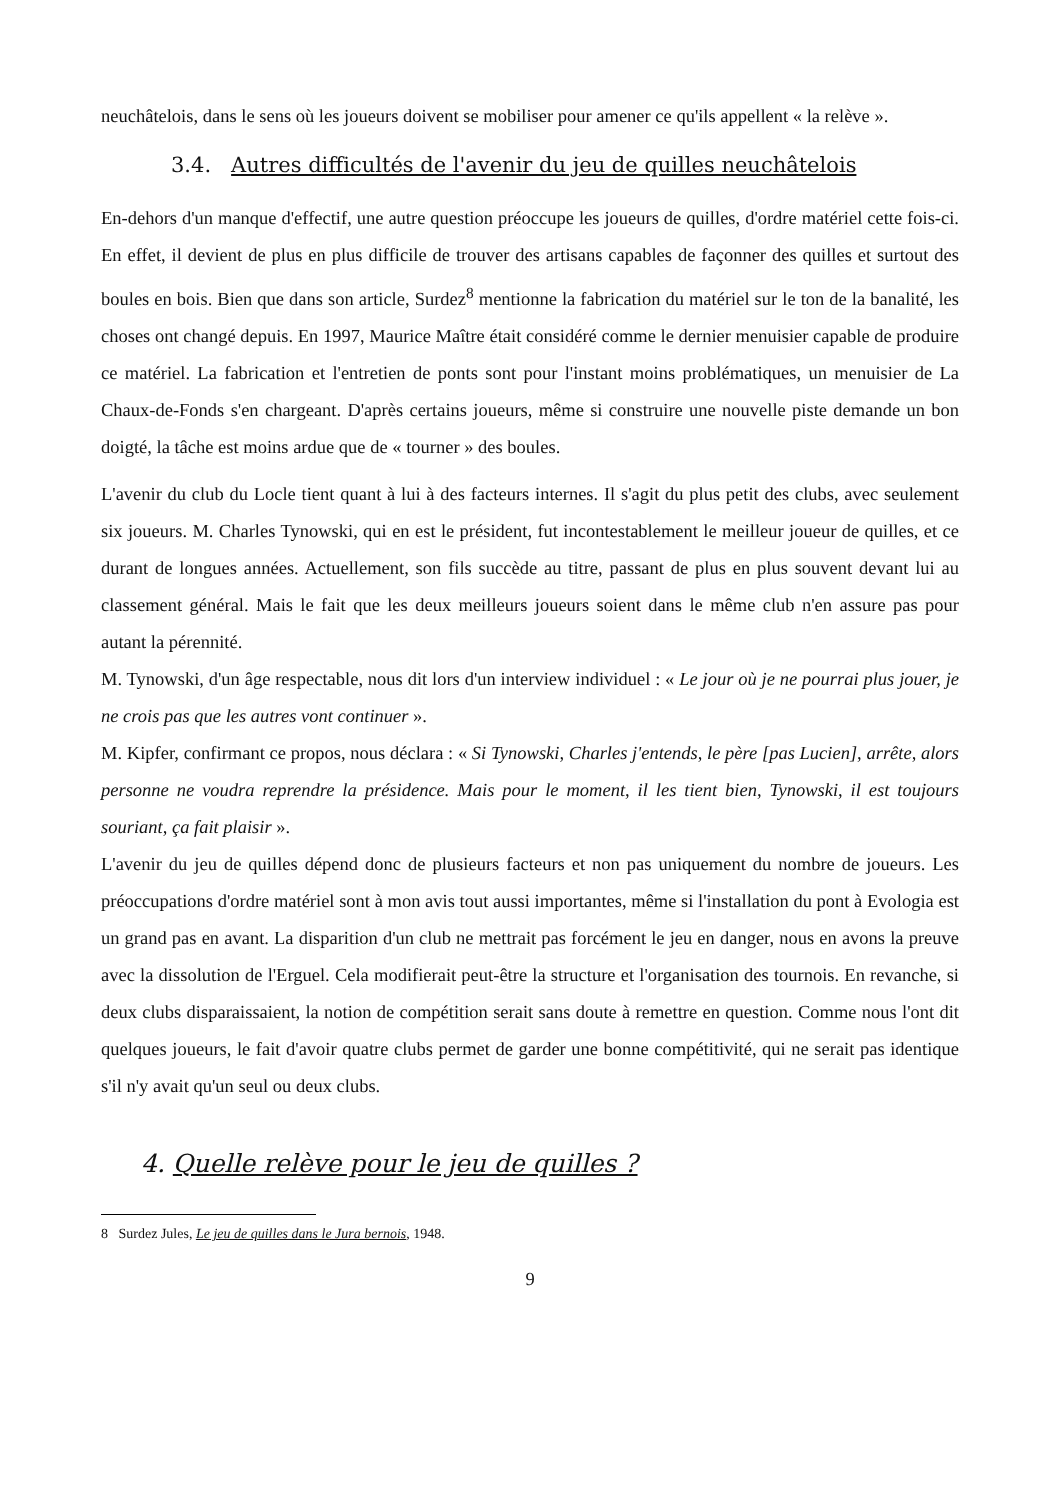neuchâtelois, dans le sens où les joueurs doivent se mobiliser pour amener ce qu'ils appellent « la relève ».
3.4. Autres difficultés de l'avenir du jeu de quilles neuchâtelois
En-dehors d'un manque d'effectif, une autre question préoccupe les joueurs de quilles, d'ordre matériel cette fois-ci. En effet, il devient de plus en plus difficile de trouver des artisans capables de façonner des quilles et surtout des boules en bois. Bien que dans son article, Surdez<sup>8</sup> mentionne la fabrication du matériel sur le ton de la banalité, les choses ont changé depuis. En 1997, Maurice Maître était considéré comme le dernier menuisier capable de produire ce matériel. La fabrication et l'entretien de ponts sont pour l'instant moins problématiques, un menuisier de La Chaux-de-Fonds s'en chargeant. D'après certains joueurs, même si construire une nouvelle piste demande un bon doigté, la tâche est moins ardue que de « tourner » des boules.
L'avenir du club du Locle tient quant à lui à des facteurs internes. Il s'agit du plus petit des clubs, avec seulement six joueurs. M. Charles Tynowski, qui en est le président, fut incontestablement le meilleur joueur de quilles, et ce durant de longues années. Actuellement, son fils succède au titre, passant de plus en plus souvent devant lui au classement général. Mais le fait que les deux meilleurs joueurs soient dans le même club n'en assure pas pour autant la pérennité.
M. Tynowski, d'un âge respectable, nous dit lors d'un interview individuel : « Le jour où je ne pourrai plus jouer, je ne crois pas que les autres vont continuer ».
M. Kipfer, confirmant ce propos, nous déclara : « Si Tynowski, Charles j'entends, le père [pas Lucien], arrête, alors personne ne voudra reprendre la présidence. Mais pour le moment, il les tient bien, Tynowski, il est toujours souriant, ça fait plaisir ».
L'avenir du jeu de quilles dépend donc de plusieurs facteurs et non pas uniquement du nombre de joueurs. Les préoccupations d'ordre matériel sont à mon avis tout aussi importantes, même si l'installation du pont à Evologia est un grand pas en avant. La disparition d'un club ne mettrait pas forcément le jeu en danger, nous en avons la preuve avec la dissolution de l'Erguel. Cela modifierait peut-être la structure et l'organisation des tournois. En revanche, si deux clubs disparaissaient, la notion de compétition serait sans doute à remettre en question. Comme nous l'ont dit quelques joueurs, le fait d'avoir quatre clubs permet de garder une bonne compétitivité, qui ne serait pas identique s'il n'y avait qu'un seul ou deux clubs.
4. Quelle relève pour le jeu de quilles ?
8 Surdez Jules, Le jeu de quilles dans le Jura bernois, 1948.
9